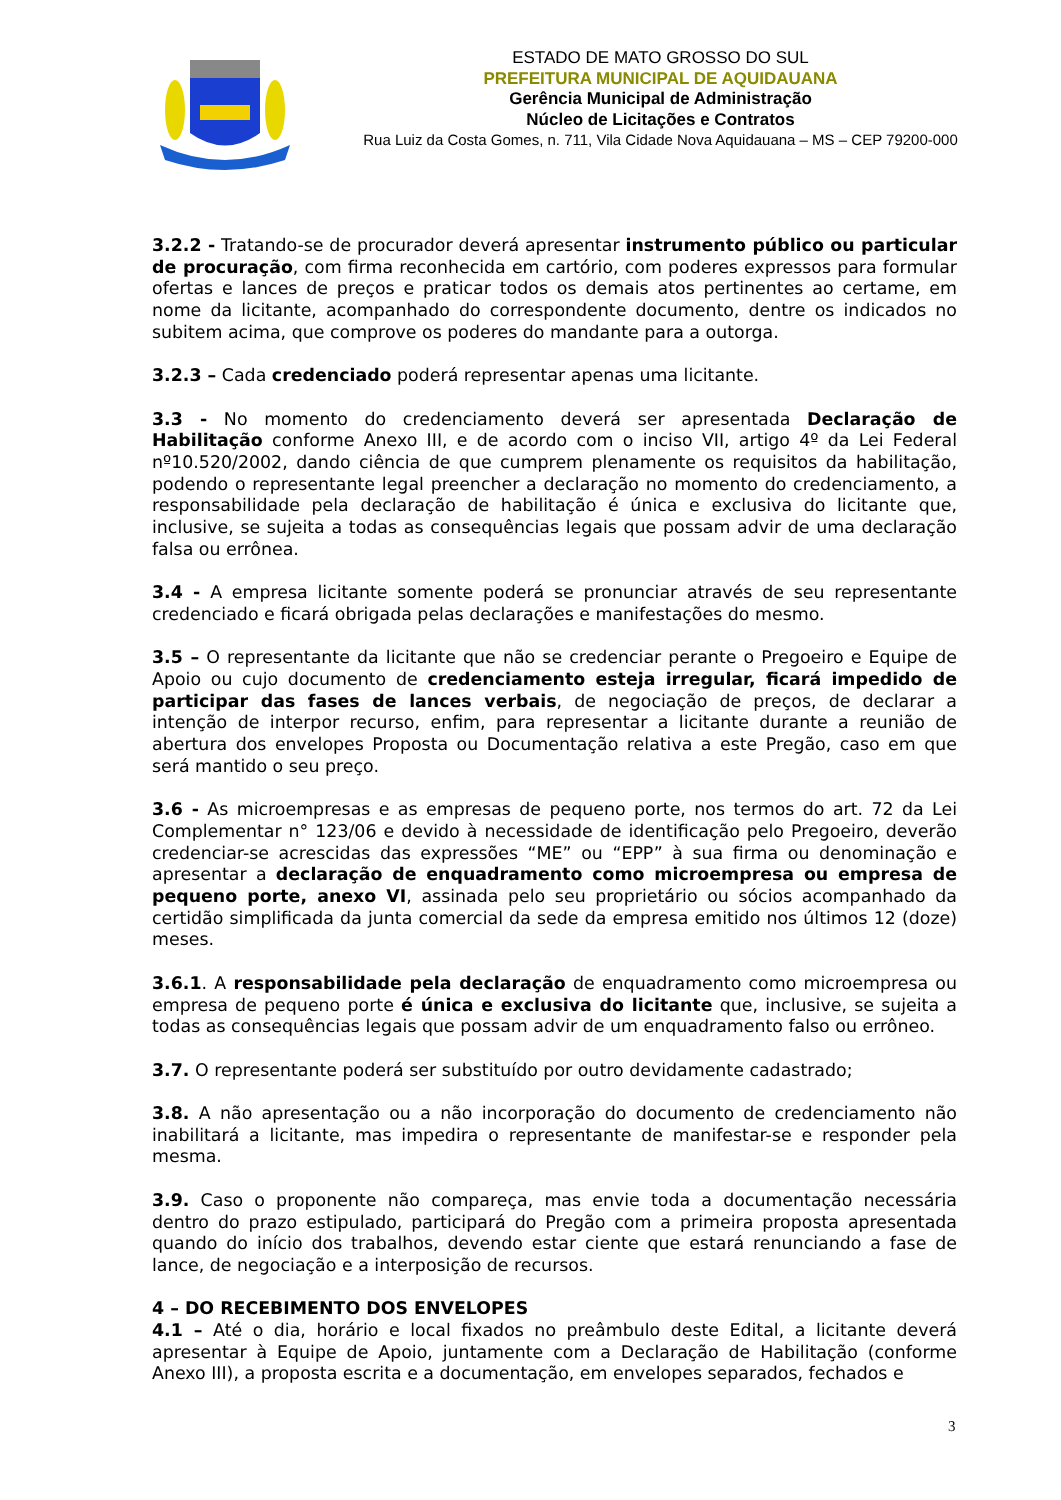ESTADO DE MATO GROSSO DO SUL
PREFEITURA MUNICIPAL DE AQUIDAUANA
Gerência Municipal de Administração
Núcleo de Licitações e Contratos
Rua Luiz da Costa Gomes, n. 711, Vila Cidade Nova Aquidauana – MS – CEP 79200-000
3.2.2 - Tratando-se de procurador deverá apresentar instrumento público ou particular de procuração, com firma reconhecida em cartório, com poderes expressos para formular ofertas e lances de preços e praticar todos os demais atos pertinentes ao certame, em nome da licitante, acompanhado do correspondente documento, dentre os indicados no subitem acima, que comprove os poderes do mandante para a outorga.
3.2.3 – Cada credenciado poderá representar apenas uma licitante.
3.3 - No momento do credenciamento deverá ser apresentada Declaração de Habilitação conforme Anexo III, e de acordo com o inciso VII, artigo 4º da Lei Federal nº10.520/2002, dando ciência de que cumprem plenamente os requisitos da habilitação, podendo o representante legal preencher a declaração no momento do credenciamento, a responsabilidade pela declaração de habilitação é única e exclusiva do licitante que, inclusive, se sujeita a todas as consequências legais que possam advir de uma declaração falsa ou errônea.
3.4 - A empresa licitante somente poderá se pronunciar através de seu representante credenciado e ficará obrigada pelas declarações e manifestações do mesmo.
3.5 – O representante da licitante que não se credenciar perante o Pregoeiro e Equipe de Apoio ou cujo documento de credenciamento esteja irregular, ficará impedido de participar das fases de lances verbais, de negociação de preços, de declarar a intenção de interpor recurso, enfim, para representar a licitante durante a reunião de abertura dos envelopes Proposta ou Documentação relativa a este Pregão, caso em que será mantido o seu preço.
3.6 - As microempresas e as empresas de pequeno porte, nos termos do art. 72 da Lei Complementar n° 123/06 e devido à necessidade de identificação pelo Pregoeiro, deverão credenciar-se acrescidas das expressões “ME” ou “EPP” à sua firma ou denominação e apresentar a declaração de enquadramento como microempresa ou empresa de pequeno porte, anexo VI, assinada pelo seu proprietário ou sócios acompanhado da certidão simplificada da junta comercial da sede da empresa emitido nos últimos 12 (doze) meses.
3.6.1. A responsabilidade pela declaração de enquadramento como microempresa ou empresa de pequeno porte é única e exclusiva do licitante que, inclusive, se sujeita a todas as consequências legais que possam advir de um enquadramento falso ou errôneo.
3.7. O representante poderá ser substituído por outro devidamente cadastrado;
3.8. A não apresentação ou a não incorporação do documento de credenciamento não inabilitará a licitante, mas impedira o representante de manifestar-se e responder pela mesma.
3.9. Caso o proponente não compareça, mas envie toda a documentação necessária dentro do prazo estipulado, participará do Pregão com a primeira proposta apresentada quando do início dos trabalhos, devendo estar ciente que estará renunciando a fase de lance, de negociação e a interposição de recursos.
4 – DO RECEBIMENTO DOS ENVELOPES
4.1 – Até o dia, horário e local fixados no preâmbulo deste Edital, a licitante deverá apresentar à Equipe de Apoio, juntamente com a Declaração de Habilitação (conforme Anexo III), a proposta escrita e a documentação, em envelopes separados, fechados e
3